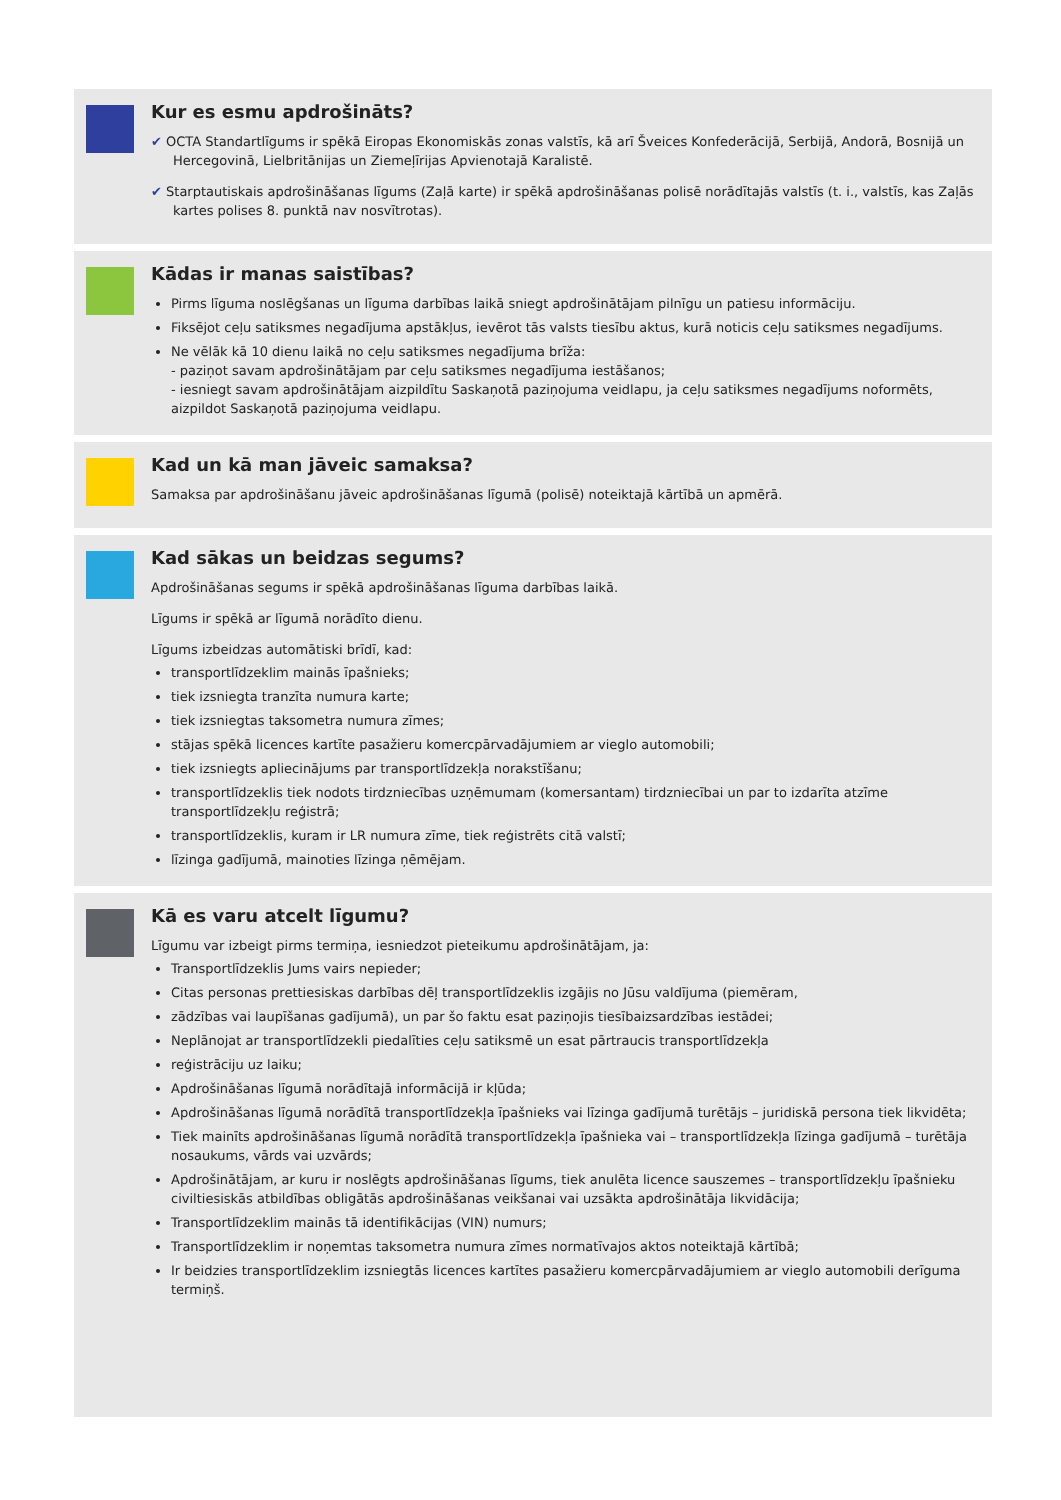Kur es esmu apdrošināts?
✔ OCTA Standartlīgums ir spēkā Eiropas Ekonomiskās zonas valstīs, kā arī Šveices Konfederācijā, Serbijā, Andorā, Bosnijā un Hercegovinā, Lielbritānijas un Ziemeļīrijas Apvienotajā Karalistē.
✔ Starptautiskais apdrošināšanas līgums (Zaļā karte) ir spēkā apdrošināšanas polisē norādītajās valstīs (t. i., valstīs, kas Zaļās kartes polises 8. punktā nav nosvītrotas).
Kādas ir manas saistības?
Pirms līguma noslēgšanas un līguma darbības laikā sniegt apdrošinātājam pilnīgu un patiesu informāciju.
Fiksējot ceļu satiksmes negadījuma apstākļus, ievērot tās valsts tiesību aktus, kurā noticis ceļu satiksmes negadījums.
Ne vēlāk kā 10 dienu laikā no ceļu satiksmes negadījuma brīža:
- paziņot savam apdrošinātājam par ceļu satiksmes negadījuma iestāšanos;
- iesniegt savam apdrošinātājam aizpildītu Saskaņotā paziņojuma veidlapu, ja ceļu satiksmes negadījums noformēts, aizpildot Saskaņotā paziņojuma veidlapu.
Kad un kā man jāveic samaksa?
Samaksa par apdrošināšanu jāveic apdrošināšanas līgumā (polisē) noteiktajā kārtībā un apmērā.
Kad sākas un beidzas segums?
Apdrošināšanas segums ir spēkā apdrošināšanas līguma darbības laikā.
Līgums ir spēkā ar līgumā norādīto dienu.
Līgums izbeidzas automātiski brīdī, kad:
transportlīdzeklim mainās īpašnieks;
tiek izsniegta tranzīta numura karte;
tiek izsniegtas taksometra numura zīmes;
stājas spēkā licences kartīte pasažieru komercpārvadājumiem ar vieglo automobili;
tiek izsniegts apliecinājums par transportlīdzekļa norakstīšanu;
transportlīdzeklis tiek nodots tirdzniecības uzņēmumam (komersantam) tirdzniecībai un par to izdarīta atzīme transportlīdzekļu reģistrā;
transportlīdzeklis, kuram ir LR numura zīme, tiek reģistrēts citā valstī;
līzinga gadījumā, mainoties līzinga ņēmējam.
Kā es varu atcelt līgumu?
Līgumu var izbeigt pirms termiņa, iesniedzot pieteikumu apdrošinātājam, ja:
Transportlīdzeklis Jums vairs nepieder;
Citas personas prettiesiskas darbības dēļ transportlīdzeklis izgājis no Jūsu valdījuma (piemēram,
zādzības vai laupīšanas gadījumā), un par šo faktu esat paziņojis tiesībaizsardzības iestādei;
Neplānojat ar transportlīdzekli piedalīties ceļu satiksmē un esat pārtraucis transportlīdzekļa
reģistrāciju uz laiku;
Apdrošināšanas līgumā norādītajā informācijā ir kļūda;
Apdrošināšanas līgumā norādītā transportlīdzekļa īpašnieks vai līzinga gadījumā turētājs – juridiskā persona tiek likvidēta;
Tiek mainīts apdrošināšanas līgumā norādītā transportlīdzekļa īpašnieka vai – transportlīdzekļa līzinga gadījumā – turētāja nosaukums, vārds vai uzvārds;
Apdrošinātājam, ar kuru ir noslēgts apdrošināšanas līgums, tiek anulēta licence sauszemes – transportlīdzekļu īpašnieku civiltiesiskās atbildības obligātās apdrošināšanas veikšanai vai uzsākta apdrošinātāja likvidācija;
Transportlīdzeklim mainās tā identifikācijas (VIN) numurs;
Transportlīdzeklim ir noņemtas taksometra numura zīmes normatīvajos aktos noteiktajā kārtībā;
Ir beidzies transportlīdzeklim izsniegtās licences kartītes pasažieru komercpārvadājumiem ar vieglo automobili derīguma termiņš.